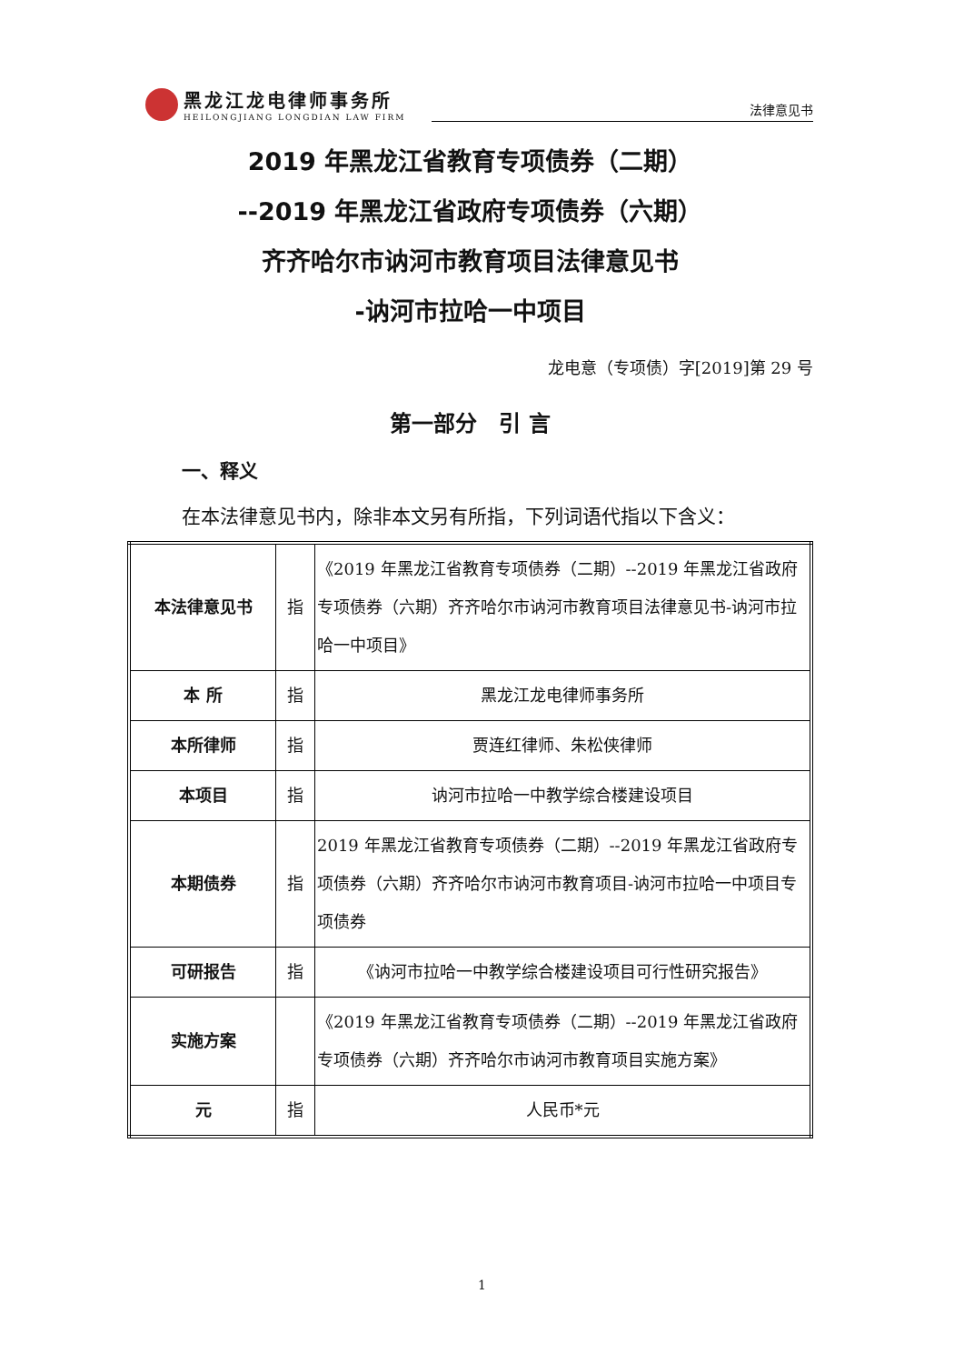黑龙江龙电律师事务所
HEILONGJIANG LONGDIAN LAW FIRM
法律意见书
2019 年黑龙江省教育专项债券（二期）
--2019 年黑龙江省政府专项债券（六期）
齐齐哈尔市讷河市教育项目法律意见书
-讷河市拉哈一中项目
龙电意（专项债）字[2019]第 29 号
第一部分　引 言
一、释义
在本法律意见书内，除非本文另有所指，下列词语代指以下含义：
| 本法律意见书 | 指 | 《2019 年黑龙江省教育专项债券（二期）--2019 年黑龙江省政府专项债券（六期）齐齐哈尔市讷河市教育项目法律意见书-讷河市拉哈一中项目》 |
| 本 所 | 指 | 黑龙江龙电律师事务所 |
| 本所律师 | 指 | 贾连红律师、朱松侠律师 |
| 本项目 | 指 | 讷河市拉哈一中教学综合楼建设项目 |
| 本期债券 | 指 | 2019 年黑龙江省教育专项债券（二期）--2019 年黑龙江省政府专项债券（六期）齐齐哈尔市讷河市教育项目-讷河市拉哈一中项目专项债券 |
| 可研报告 | 指 | 《讷河市拉哈一中教学综合楼建设项目可行性研究报告》 |
| 实施方案 | | 《2019 年黑龙江省教育专项债券（二期）--2019 年黑龙江省政府专项债券（六期）齐齐哈尔市讷河市教育项目实施方案》 |
| 元 | 指 | 人民币*元 |
1